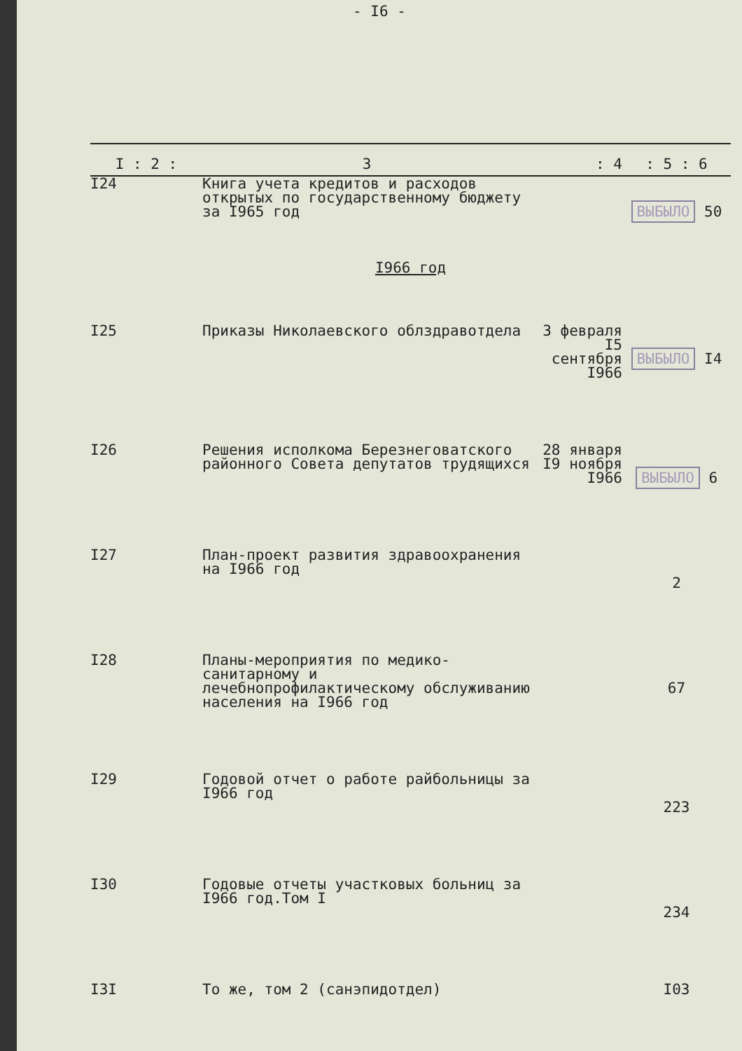- I6 -
| I : 2 : | 3 | : 4 | : 5 : 6 |
| --- | --- | --- | --- |
| I24 | Книга учета кредитов и расходов открытых по государственному бюджету за I965 год | | ВЫБЫЛО 50 |
| I966 год | | | |
| I25 | Приказы Николаевского облздравотдела | 3 февраля I5 сентября I966 | ВЫБЫЛО I4 |
| I26 | Решения исполкома Березнеговатского районного Совета депутатов трудящихся | 28 января I9 ноября I966 | ВЫБЫЛО 6 |
| I27 | План-проект развития здравоохранения на I966 год | | 2 |
| I28 | Планы-мероприятия по медико-санитарному и лечебнопрофилактическому обслуживанию населения на I966 год | | 67 |
| I29 | Годовой отчет о работе райбольницы за I966 год | | 223 |
| I30 | Годовые отчеты участковых больниц за I966 год.Том I | | 234 |
| I3I | То же, том 2 (санэпидотдел) | | I03 |